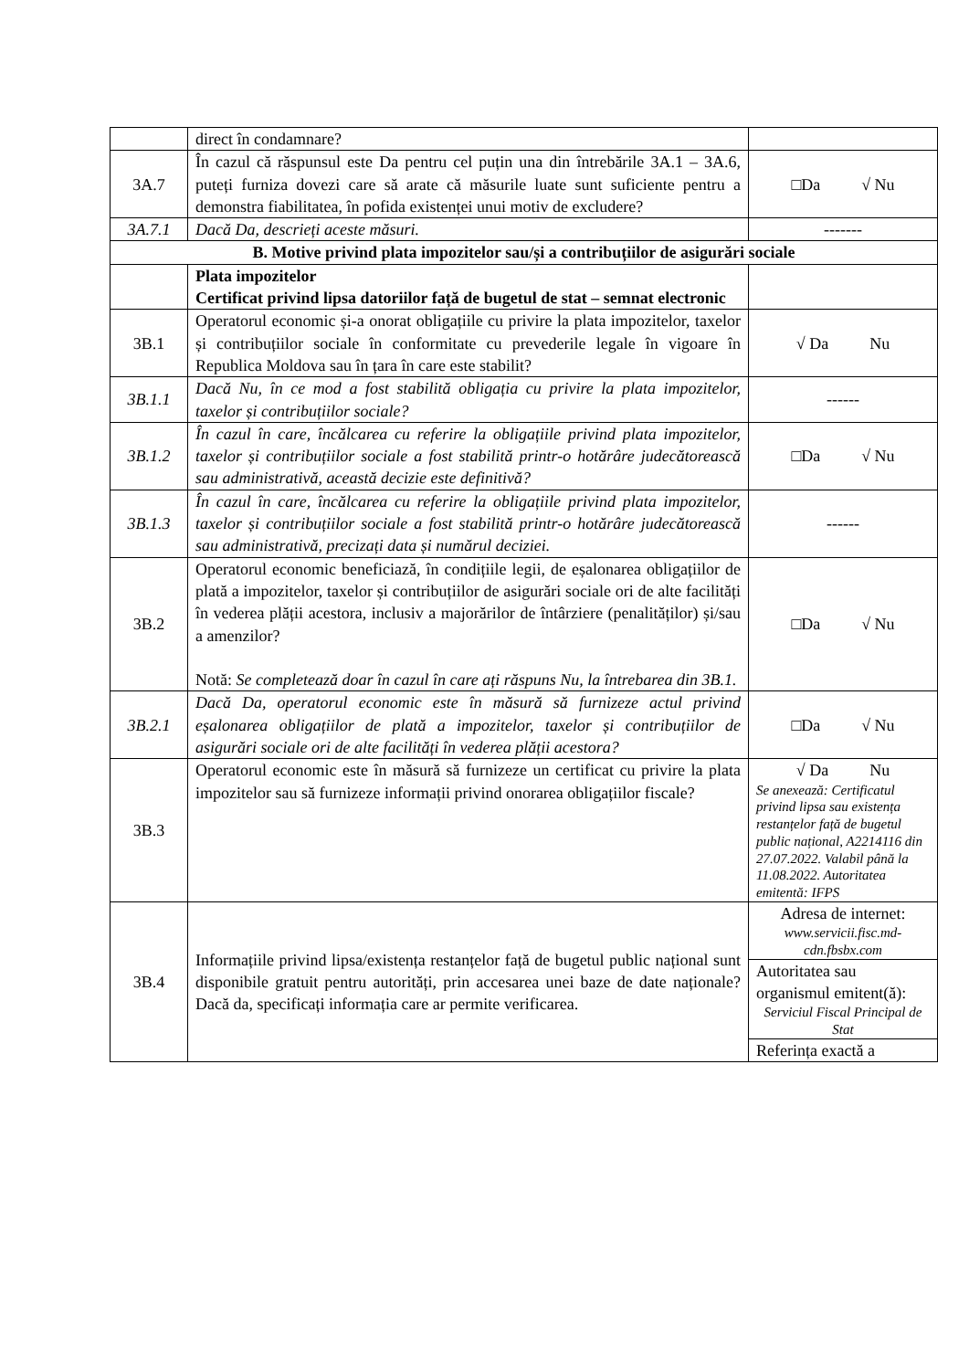| | direct în condamnare? | |
| 3A.7 | În cazul că răspunsul este Da pentru cel puțin una din întrebările 3A.1 – 3A.6, puteți furniza dovezi care să arate că măsurile luate sunt suficiente pentru a demonstra fiabilitatea, în pofida existenței unui motiv de excludere? | □Da √ Nu |
| 3A.7.1 | Dacă Da, descrieți aceste măsuri. | ------- |
| B. Motive privind plata impozitelor sau/și a contribuțiilor de asigurări sociale | | |
| | Plata impozitelor Certificat privind lipsa datoriilor față de bugetul de stat – semnat electronic | |
| 3B.1 | Operatorul economic și-a onorat obligațiile cu privire la plata impozitelor, taxelor și contribuțiilor sociale în conformitate cu prevederile legale în vigoare în Republica Moldova sau în țara în care este stabilit? | √ Da Nu |
| 3B.1.1 | Dacă Nu, în ce mod a fost stabilită obligația cu privire la plata impozitelor, taxelor și contribuțiilor sociale? | ------ |
| 3B.1.2 | În cazul în care, încălcarea cu referire la obligațiile privind plata impozitelor, taxelor și contribuțiilor sociale a fost stabilită printr-o hotărâre judecătorească sau administrativă, această decizie este definitivă? | □Da √ Nu |
| 3B.1.3 | În cazul în care, încălcarea cu referire la obligațiile privind plata impozitelor, taxelor și contribuțiilor sociale a fost stabilită printr-o hotărâre judecătorească sau administrativă, precizați data și numărul deciziei. | ------ |
| 3B.2 | Operatorul economic beneficiază, în condițiile legii, de eșalonarea obligațiilor de plată a impozitelor, taxelor și contribuțiilor de asigurări sociale ori de alte facilități în vederea plății acestora, inclusiv a majorărilor de întârziere (penalităților) și/sau a amenzilor? Notă: Se completează doar în cazul în care ați răspuns Nu, la întrebarea din 3B.1. | □Da √ Nu |
| 3B.2.1 | Dacă Da, operatorul economic este în măsură să furnizeze actul privind eșalonarea obligațiilor de plată a impozitelor, taxelor și contribuțiilor de asigurări sociale ori de alte facilități în vederea plății acestora? | □Da √ Nu |
| 3B.3 | Operatorul economic este în măsură să furnizeze un certificat cu privire la plata impozitelor sau să furnizeze informații privind onorarea obligațiilor fiscale? | √ Da Nu Se anexează: Certificatul privind lipsa sau existența restanțelor față de bugetul public național, A2214116 din 27.07.2022. Valabil până la 11.08.2022. Autoritatea emitentă: IFPS |
| 3B.4 | Informațiile privind lipsa/existența restanțelor față de bugetul public național sunt disponibile gratuit pentru autorități, prin accesarea unei baze de date naționale? Dacă da, specificați informația care ar permite verificarea. | Adresa de internet: www.servicii.fisc.md-cdn.fbsbx.com |
| | | Autoritatea sau organismul emitent(ă): Serviciul Fiscal Principal de Stat |
| | | Referința exactă a |